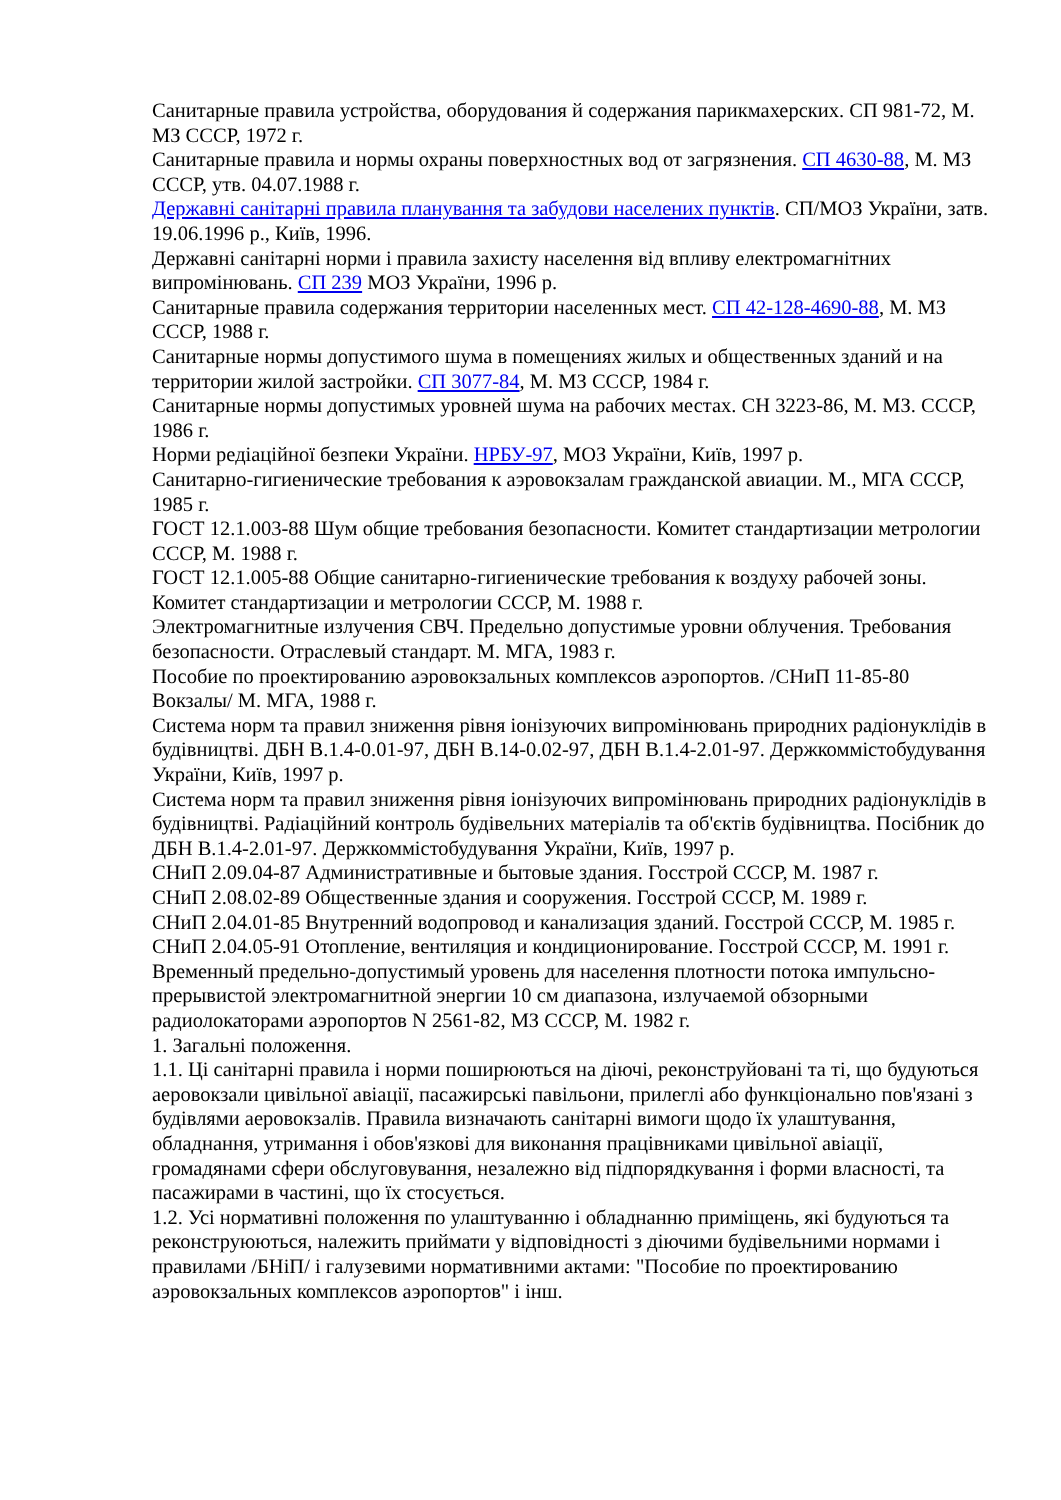Санитарные правила устройства, оборудования й содержания парикмахерских. СП 981-72, М. МЗ СССР, 1972 г.
Санитарные правила и нормы охраны поверхностных вод от загрязнения. СП 4630-88, М. МЗ СССР, утв. 04.07.1988 г.
Державні санітарні правила планування та забудови населених пунктів. СП/МОЗ України, затв. 19.06.1996 р., Київ, 1996.
Державні санітарні норми і правила захисту населення від впливу електромагнітних випромінювань. СП 239 МОЗ України, 1996 р.
Санитарные правила содержания территории населенных мест. СП 42-128-4690-88, М. МЗ СССР, 1988 г.
Санитарные нормы допустимого шума в помещениях жилых и общественных зданий и на территории жилой застройки. СП 3077-84, М. МЗ СССР, 1984 г.
Санитарные нормы допустимых уровней шума на рабочих местах. СН 3223-86, М. МЗ. СССР, 1986 г.
Норми редіаційної безпеки України. НРБУ-97, МОЗ України, Київ, 1997 р.
Санитарно-гигиенические требования к аэровокзалам гражданской авиации. М., МГА СССР, 1985 г.
ГОСТ 12.1.003-88 Шум общие требования безопасности. Комитет стандартизации метрологии СССР, М. 1988 г.
ГОСТ 12.1.005-88 Общие санитарно-гигиенические требования к воздуху рабочей зоны. Комитет стандартизации и метрологии СССР, М. 1988 г.
Электромагнитные излучения СВЧ. Предельно допустимые уровни облучения. Требования безопасности. Отраслевый стандарт. М. МГА, 1983 г.
Пособие по проектированию аэровокзальных комплексов аэропортов. /СНиП 11-85-80 Вокзалы/ М. МГА, 1988 г.
Система норм та правил зниження рівня іонізуючих випромінювань природних радіонуклідів в будівництві. ДБН В.1.4-0.01-97, ДБН В.14-0.02-97, ДБН В.1.4-2.01-97. Держкоммістобудування України, Київ, 1997 р.
Система норм та правил зниження рівня іонізуючих випромінювань природних радіонуклідів в будівництві. Радіаційний контроль будівельних матеріалів та об'єктів будівництва. Посібник до ДБН В.1.4-2.01-97. Держкоммістобудування України, Київ, 1997 р.
СНиП 2.09.04-87 Административные и бытовые здания. Госстрой СССР, М. 1987 г.
СНиП 2.08.02-89 Общественные здания и сооружения. Госстрой СССР, М. 1989 г.
СНиП 2.04.01-85 Внутренний водопровод и канализация зданий. Госстрой СССР, М. 1985 г.
СНиП 2.04.05-91 Отопление, вентиляция и кондиционирование. Госстрой СССР, М. 1991 г.
Временный предельно-допустимый уровень для населення плотности потока импульсно-прерывистой электромагнитной энергии 10 см диапазона, излучаемой обзорными радиолокаторами аэропортов N 2561-82, МЗ СССР, М. 1982 г.
1. Загальні положення.
1.1. Ці санітарні правила і норми поширюються на діючі, реконструйовані та ті, що будуються аеровокзали цивільної авіації, пасажирські павільони, прилеглі або функціонально пов'язані з будівлями аеровокзалів. Правила визначають санітарні вимоги щодо їх улаштування, обладнання, утримання і обов'язкові для виконання працівниками цивільної авіації, громадянами сфери обслуговування, незалежно від підпорядкування і форми власності, та пасажирами в частині, що їх стосується.
1.2. Усі нормативні положення по улаштуванню і обладнанню приміщень, які будуються та реконструюються, належить приймати у відповідності з діючими будівельними нормами і правилами /БНіП/ і галузевими нормативними актами: "Пособие по проектированию аэровокзальных комплексов аэропортов" і інш.